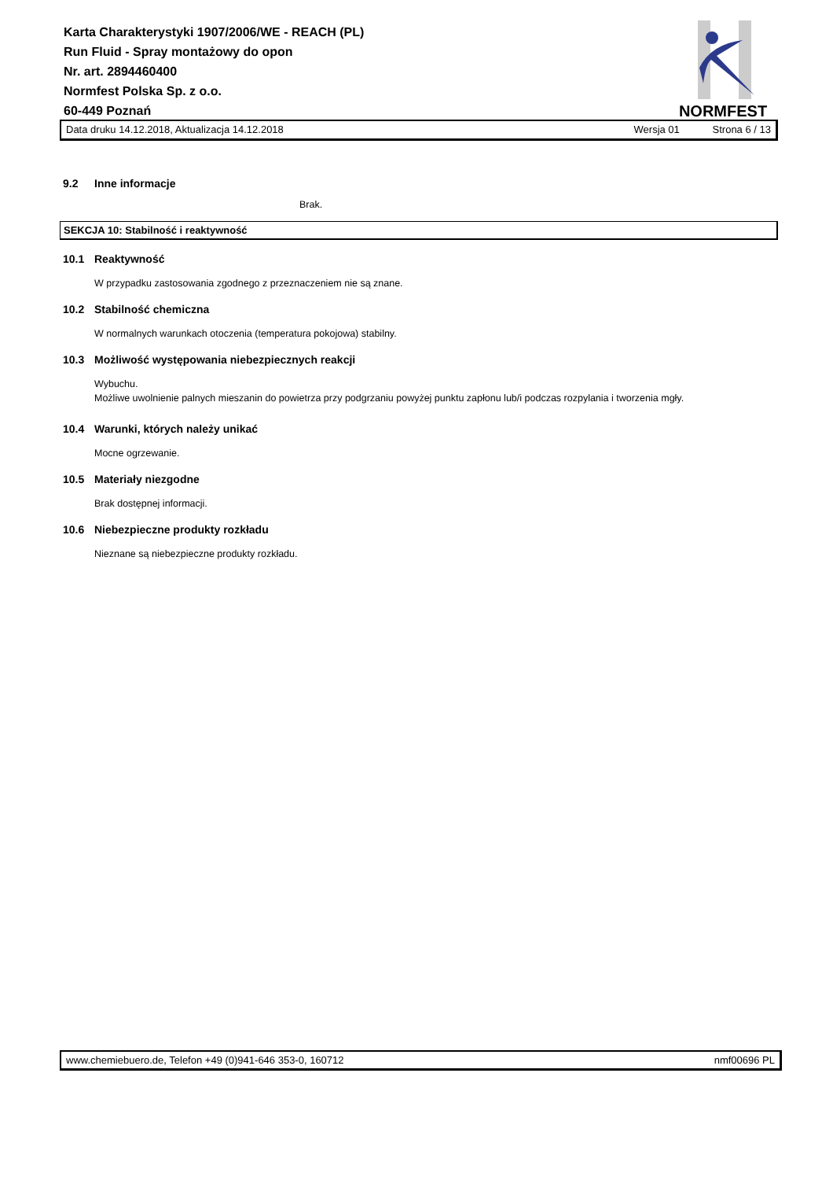Karta Charakterystyki 1907/2006/WE - REACH (PL)
Run Fluid - Spray montażowy do opon
Nr. art. 2894460400
Normfest Polska Sp. z o.o.
60-449 Poznań
NORMFEST
Data druku 14.12.2018, Aktualizacja 14.12.2018 Wersja 01 Strona 6 / 13
9.2 Inne informacje
Brak.
SEKCJA 10: Stabilność i reaktywność
10.1 Reaktywność
W przypadku zastosowania zgodnego z przeznaczeniem nie są znane.
10.2 Stabilność chemiczna
W normalnych warunkach otoczenia (temperatura pokojowa) stabilny.
10.3 Możliwość występowania niebezpiecznych reakcji
Wybuchu.
Możliwe uwolnienie palnych mieszanin do powietrza przy podgrzaniu powyżej punktu zapłonu lub/i podczas rozpylania i tworzenia mgły.
10.4 Warunki, których należy unikać
Mocne ogrzewanie.
10.5 Materiały niezgodne
Brak dostępnej informacji.
10.6 Niebezpieczne produkty rozkładu
Nieznane są niebezpieczne produkty rozkładu.
www.chemiebuero.de, Telefon +49 (0)941-646 353-0, 160712 nmf00696 PL